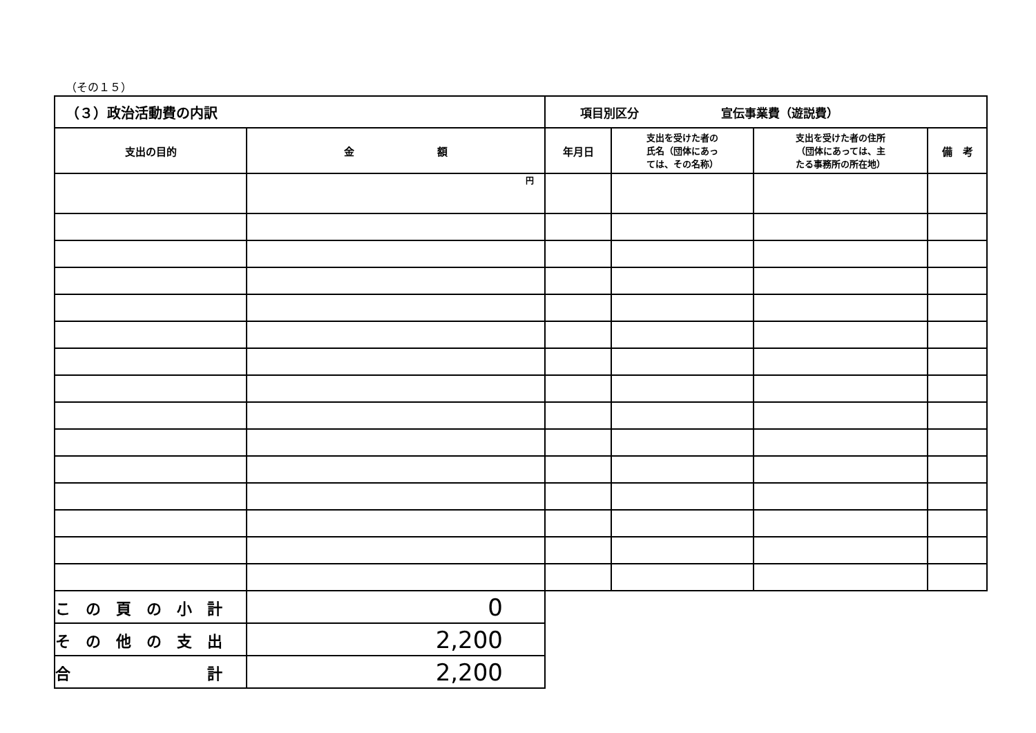（その１５）
| （３）政治活動費の内訳 | | 項目別区分 宣伝事業費（遊説費） | | | |
| 支出の目的 | 金 額 | 年月日 | 支出を受けた者の 氏名（団体にあっ ては、その名称） | 支出を受けた者の住所 （団体にあっては、主 たる事務所の所在地） | 備 考 |
| | 円 | | | | |
| こ の 頁 の 小 計 | 0 | | | | |
| そ の 他 の 支 出 | 2,200 | | | | |
| 合 計 | 2,200 | | | | |